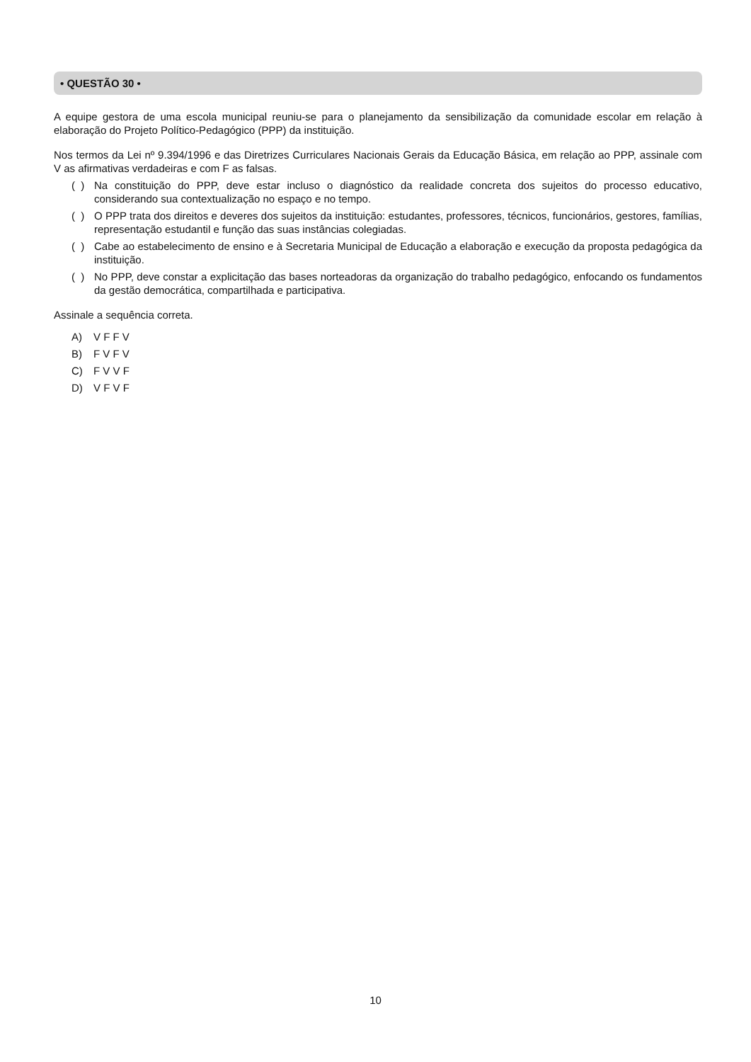• QUESTÃO 30 •
A equipe gestora de uma escola municipal reuniu-se para o planejamento da sensibilização da comunidade escolar em relação à elaboração do Projeto Político-Pedagógico (PPP) da instituição.
Nos termos da Lei nº 9.394/1996 e das Diretrizes Curriculares Nacionais Gerais da Educação Básica, em relação ao PPP, assinale com V as afirmativas verdadeiras e com F as falsas.
( )
Na constituição do PPP, deve estar incluso o diagnóstico da realidade concreta dos sujeitos do processo educativo, considerando sua contextualização no espaço e no tempo.
( )
O PPP trata dos direitos e deveres dos sujeitos da instituição: estudantes, professores, técnicos, funcionários, gestores, famílias, representação estudantil e função das suas instâncias colegiadas.
( )
Cabe ao estabelecimento de ensino e à Secretaria Municipal de Educação a elaboração e execução da proposta pedagógica da instituição.
( )
No PPP, deve constar a explicitação das bases norteadoras da organização do trabalho pedagógico, enfocando os fundamentos da gestão democrática, compartilhada e participativa.
Assinale a sequência correta.
A) V F F V
B) F V F V
C) F V V F
D) V F V F
10